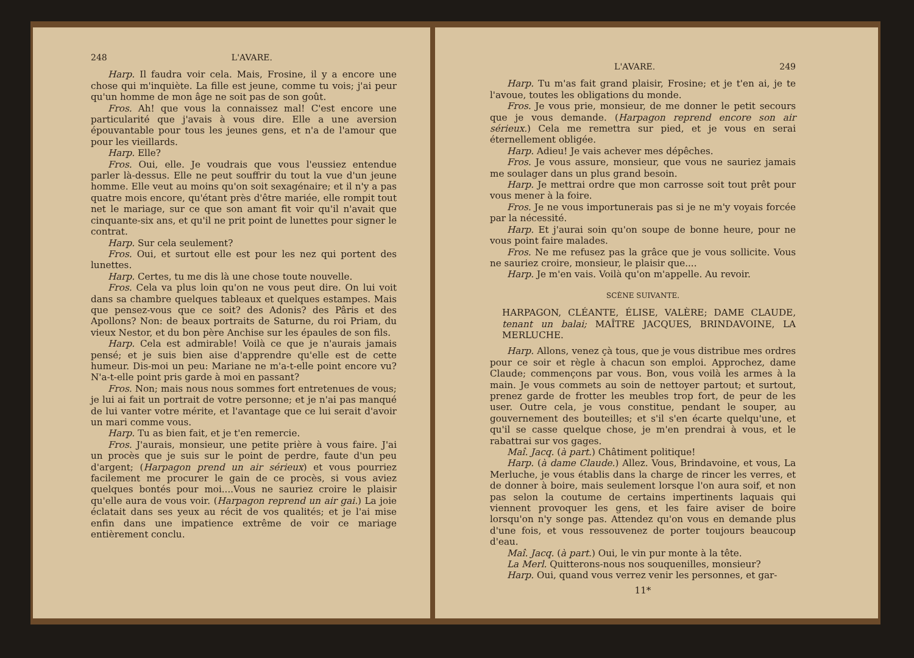248 L'AVARE.
Harp. Il faudra voir cela. Mais, Frosine, il y a encore une chose qui m'inquiète. La fille est jeune, comme tu vois; j'ai peur qu'un homme de mon âge ne soit pas de son goût.
Fros. Ah! que vous la connaissez mal! C'est encore une particularité que j'avais à vous dire. Elle a une aversion épouvantable pour tous les jeunes gens, et n'a de l'amour que pour les vieillards.
Harp. Elle?
Fros. Oui, elle. Je voudrais que vous l'eussiez entendue parler là-dessus. Elle ne peut souffrir du tout la vue d'un jeune homme. Elle veut au moins qu'on soit sexagénaire; et il n'y a pas quatre mois encore, qu'étant près d'être mariée, elle rompit tout net le mariage, sur ce que son amant fit voir qu'il n'avait que cinquante-six ans, et qu'il ne prit point de lunettes pour signer le contrat.
Harp. Sur cela seulement?
Fros. Oui, et surtout elle est pour les nez qui portent des lunettes.
Harp. Certes, tu me dis là une chose toute nouvelle.
Fros. Cela va plus loin qu'on ne vous peut dire. On lui voit dans sa chambre quelques tableaux et quelques estampes. Mais que pensez-vous que ce soit? des Adonis? des Pâris et des Apollons? Non: de beaux portraits de Saturne, du roi Priam, du vieux Nestor, et du bon père Anchise sur les épaules de son fils.
Harp. Cela est admirable! Voilà ce que je n'aurais jamais pensé; et je suis bien aise d'apprendre qu'elle est de cette humeur. Dis-moi un peu: Mariane ne m'a-t-elle point encore vu? N'a-t-elle point pris garde à moi en passant?
Fros. Non; mais nous nous sommes fort entretenues de vous; je lui ai fait un portrait de votre personne; et je n'ai pas manqué de lui vanter votre mérite, et l'avantage que ce lui serait d'avoir un mari comme vous.
Harp. Tu as bien fait, et je t'en remercie.
Fros. J'aurais, monsieur, une petite prière à vous faire. J'ai un procès que je suis sur le point de perdre, faute d'un peu d'argent; (Harpagon prend un air sérieux) et vous pourriez facilement me procurer le gain de ce procès, si vous aviez quelques bontés pour moi....Vous ne sauriez croire le plaisir qu'elle aura de vous voir. (Harpagon reprend un air gai.) La joie éclatait dans ses yeux au récit de vos qualités; et je l'ai mise enfin dans une impatience extrême de voir ce mariage entièrement conclu.
L'AVARE. 249
Harp. Tu m'as fait grand plaisir, Frosine; et je t'en ai, je te l'avoue, toutes les obligations du monde.
Fros. Je vous prie, monsieur, de me donner le petit secours que je vous demande. (Harpagon reprend encore son air sérieux.) Cela me remettra sur pied, et je vous en serai éternellement obligée.
Harp. Adieu! Je vais achever mes dépêches.
Fros. Je vous assure, monsieur, que vous ne sauriez jamais me soulager dans un plus grand besoin.
Harp. Je mettrai ordre que mon carrosse soit tout prêt pour vous mener à la foire.
Fros. Je ne vous importunerais pas si je ne m'y voyais forcée par la nécessité.
Harp. Et j'aurai soin qu'on soupe de bonne heure, pour ne vous point faire malades.
Fros. Ne me refusez pas la grâce que je vous sollicite. Vous ne sauriez croire, monsieur, le plaisir que....
Harp. Je m'en vais. Voilà qu'on m'appelle. Au revoir.
SCÈNE SUIVANTE.
HARPAGON, CLÉANTE, ÉLISE, VALÈRE; DAME CLAUDE, tenant un balai; MAÎTRE JACQUES, BRINDAVOINE, LA MERLUCHE.
Harp. Allons, venez çà tous, que je vous distribue mes ordres pour ce soir et règle à chacun son emploi. Approchez, dame Claude; commençons par vous. Bon, vous voilà les armes à la main. Je vous commets au soin de nettoyer partout; et surtout, prenez garde de frotter les meubles trop fort, de peur de les user. Outre cela, je vous constitue, pendant le souper, au gouvernement des bouteilles; et s'il s'en écarte quelqu'une, et qu'il se casse quelque chose, je m'en prendrai à vous, et le rabattrai sur vos gages.
Maî. Jacq. (à part.) Châtiment politique!
Harp. (à dame Claude.) Allez. Vous, Brindavoine, et vous, La Merluche, je vous établis dans la charge de rincer les verres, et de donner à boire, mais seulement lorsque l'on aura soif, et non pas selon la coutume de certains impertinents laquais qui viennent provoquer les gens, et les faire aviser de boire lorsqu'on n'y songe pas. Attendez qu'on vous en demande plus d'une fois, et vous ressouvenez de porter toujours beaucoup d'eau.
Maî. Jacq. (à part.) Oui, le vin pur monte à la tête.
La Merl. Quitterons-nous nos souquenilles, monsieur?
Harp. Oui, quand vous verrez venir les personnes, et gar-
11*